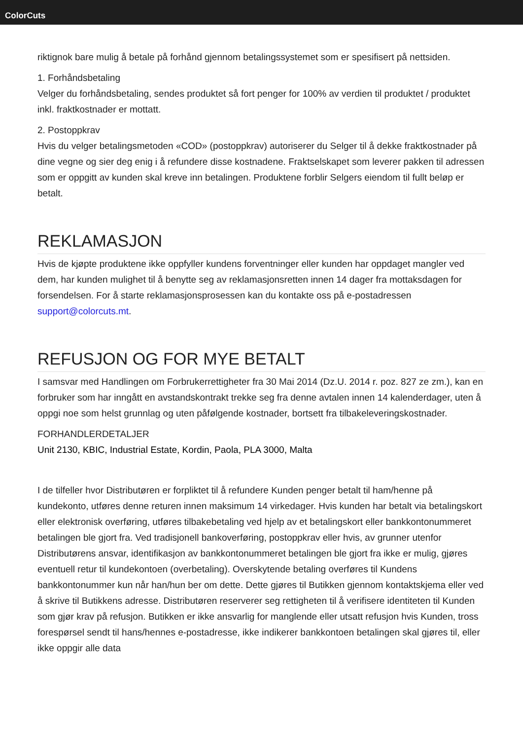ColorCuts
riktignok bare mulig å betale på forhånd gjennom betalingssystemet som er spesifisert på nettsiden.
1. Forhåndsbetaling
Velger du forhåndsbetaling, sendes produktet så fort penger for 100% av verdien til produktet / produktet inkl. fraktkostnader er mottatt.
2. Postoppkrav
Hvis du velger betalingsmetoden «COD» (postoppkrav) autoriserer du Selger til å dekke fraktkostnader på dine vegne og sier deg enig i å refundere disse kostnadene. Fraktselskapet som leverer pakken til adressen som er oppgitt av kunden skal kreve inn betalingen. Produktene forblir Selgers eiendom til fullt beløp er betalt.
REKLAMASJON
Hvis de kjøpte produktene ikke oppfyller kundens forventninger eller kunden har oppdaget mangler ved dem, har kunden mulighet til å benytte seg av reklamasjonsretten innen 14 dager fra mottaksdagen for forsendelsen. For å starte reklamasjonsprosessen kan du kontakte oss på e-postadressen support@colorcuts.mt.
REFUSJON OG FOR MYE BETALT
I samsvar med Handlingen om Forbrukerrettigheter fra 30 Mai 2014 (Dz.U. 2014 r. poz. 827 ze zm.), kan en forbruker som har inngått en avstandskontrakt trekke seg fra denne avtalen innen 14 kalenderdager, uten å oppgi noe som helst grunnlag og uten påfølgende kostnader, bortsett fra tilbakeleveringskostnader.
FORHANDLERDETALJER
Unit 2130, KBIC, Industrial Estate, Kordin, Paola, PLA 3000, Malta
I de tilfeller hvor Distributøren er forpliktet til å refundere Kunden penger betalt til ham/henne på kundekonto, utføres denne returen innen maksimum 14 virkedager. Hvis kunden har betalt via betalingskort eller elektronisk overføring, utføres tilbakebetaling ved hjelp av et betalingskort eller bankkontonummeret betalingen ble gjort fra. Ved tradisjonell bankoverføring, postoppkrav eller hvis, av grunner utenfor Distributørens ansvar, identifikasjon av bankkontonummeret betalingen ble gjort fra ikke er mulig, gjøres eventuell retur til kundekontoen (overbetaling). Overskytende betaling overføres til Kundens bankkontonummer kun når han/hun ber om dette. Dette gjøres til Butikken gjennom kontaktskjema eller ved å skrive til Butikkens adresse. Distributøren reserverer seg rettigheten til å verifisere identiteten til Kunden som gjør krav på refusjon. Butikken er ikke ansvarlig for manglende eller utsatt refusjon hvis Kunden, tross forespørsel sendt til hans/hennes e-postadresse, ikke indikerer bankkontoen betalingen skal gjøres til, eller ikke oppgir alle data